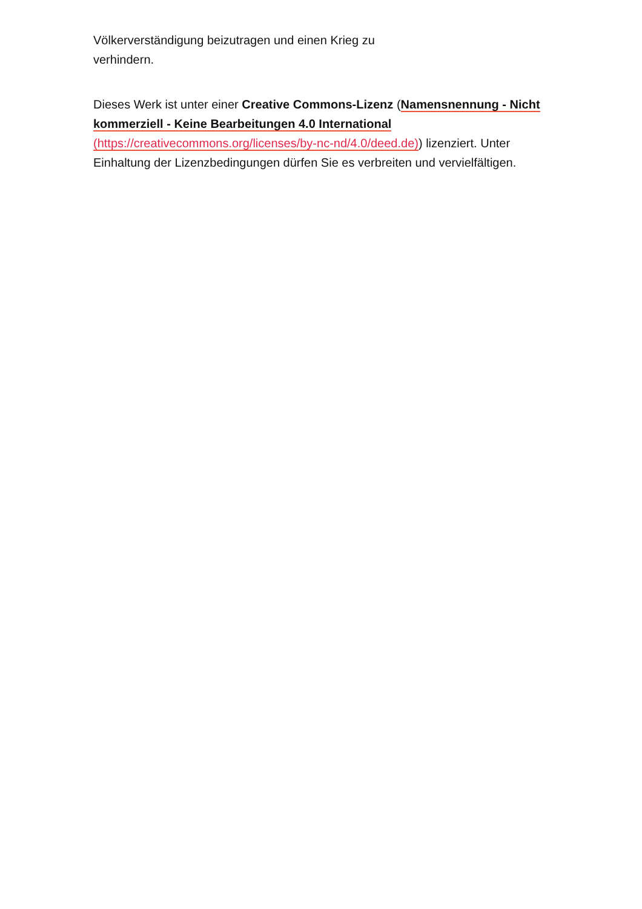Völkerverständigung beizutragen und einen Krieg zu
verhindern.
Dieses Werk ist unter einer Creative Commons-Lizenz (Namensnennung - Nicht kommerziell - Keine Bearbeitungen 4.0 International (https://creativecommons.org/licenses/by-nc-nd/4.0/deed.de)) lizenziert. Unter Einhaltung der Lizenzbedingungen dürfen Sie es verbreiten und vervielfältigen.